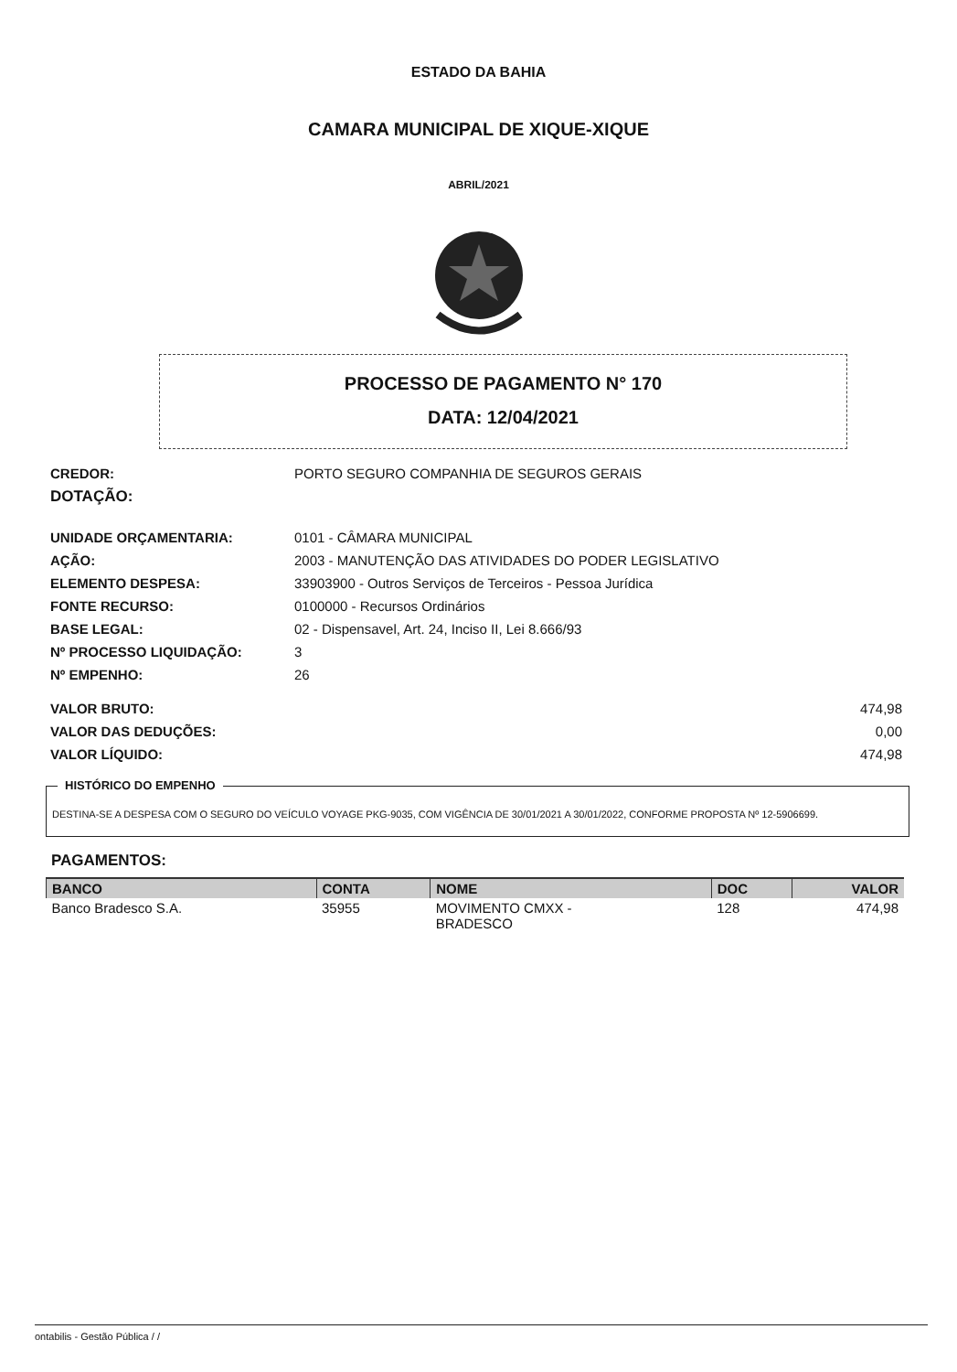ESTADO DA BAHIA
CAMARA MUNICIPAL DE XIQUE-XIQUE
ABRIL/2021
PROCESSO DE PAGAMENTO N° 170
DATA: 12/04/2021
CREDOR: PORTO SEGURO COMPANHIA DE SEGUROS GERAIS
DOTAÇÃO:
UNIDADE ORÇAMENTARIA: 0101 - CÂMARA MUNICIPAL
AÇÃO: 2003 - MANUTENÇÃO DAS ATIVIDADES DO PODER LEGISLATIVO
ELEMENTO DESPESA: 33903900 - Outros Serviços de Terceiros - Pessoa Jurídica
FONTE RECURSO: 0100000 - Recursos Ordinários
BASE LEGAL: 02 - Dispensavel, Art. 24, Inciso II, Lei 8.666/93
Nº PROCESSO LIQUIDAÇÃO: 3
Nº EMPENHO: 26
VALOR BRUTO: 474,98
VALOR DAS DEDUÇÕES: 0,00
VALOR LÍQUIDO: 474,98
HISTÓRICO DO EMPENHO
DESTINA-SE A DESPESA COM O SEGURO DO VEÍCULO VOYAGE PKG-9035, COM VIGÊNCIA DE 30/01/2021 A 30/01/2022, CONFORME PROPOSTA Nº 12-5906699.
PAGAMENTOS:
| BANCO | CONTA | NOME | DOC | VALOR |
| --- | --- | --- | --- | --- |
| Banco Bradesco S.A. | 35955 | MOVIMENTO CMXX - BRADESCO | 128 | 474,98 |
ontabilis - Gestão Pública / /